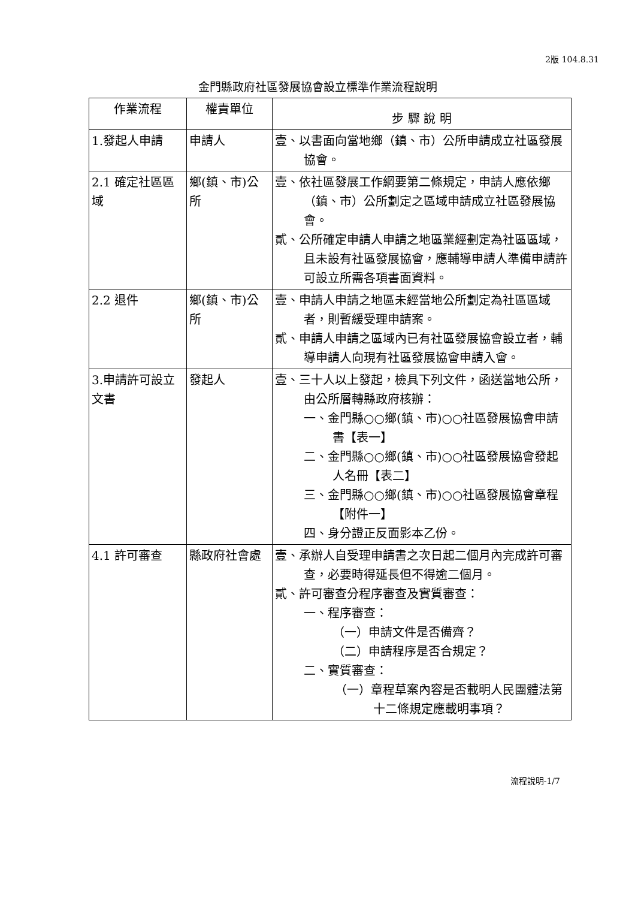2版 104.8.31
金門縣政府社區發展協會設立標準作業流程說明
| 作業流程 | 權責單位 | 步 驟 說 明 |
| --- | --- | --- |
| 1.發起人申請 | 申請人 | 壹、以書面向當地鄉（鎮、市）公所申請成立社區發展協會。 |
| 2.1 確定社區區域 | 鄉(鎮、市)公所 | 壹、依社區發展工作綱要第二條規定，申請人應依鄉（鎮、市）公所劃定之區域申請成立社區發展協會。 貳、公所確定申請人申請之地區業經劃定為社區區域，且未設有社區發展協會，應輔導申請人準備申請許可設立所需各項書面資料。 |
| 2.2 退件 | 鄉(鎮、市)公所 | 壹、申請人申請之地區未經當地公所劃定為社區區域者，則暫緩受理申請案。 貳、申請人申請之區域內已有社區發展協會設立者，輔導申請人向現有社區發展協會申請入會。 |
| 3.申請許可設立文書 | 發起人 | 壹、三十人以上發起，檢具下列文件，函送當地公所，由公所層轉縣政府核辦： 一、金門縣○○鄉(鎮、市)○○社區發展協會申請書【表一】 二、金門縣○○鄉(鎮、市)○○社區發展協會發起人名冊【表二】 三、金門縣○○鄉(鎮、市)○○社區發展協會章程【附件一】 四、身分證正反面影本乙份。 |
| 4.1 許可審查 | 縣政府社會處 | 壹、承辦人自受理申請書之次日起二個月內完成許可審查，必要時得延長但不得逾二個月。 貳、許可審查分程序審查及實質審查： 一、程序審查： （一）申請文件是否備齊？ （二）申請程序是否合規定？ 二、實質審查： （一）章程草案內容是否載明人民團體法第十二條規定應載明事項？ |
流程說明-1/7